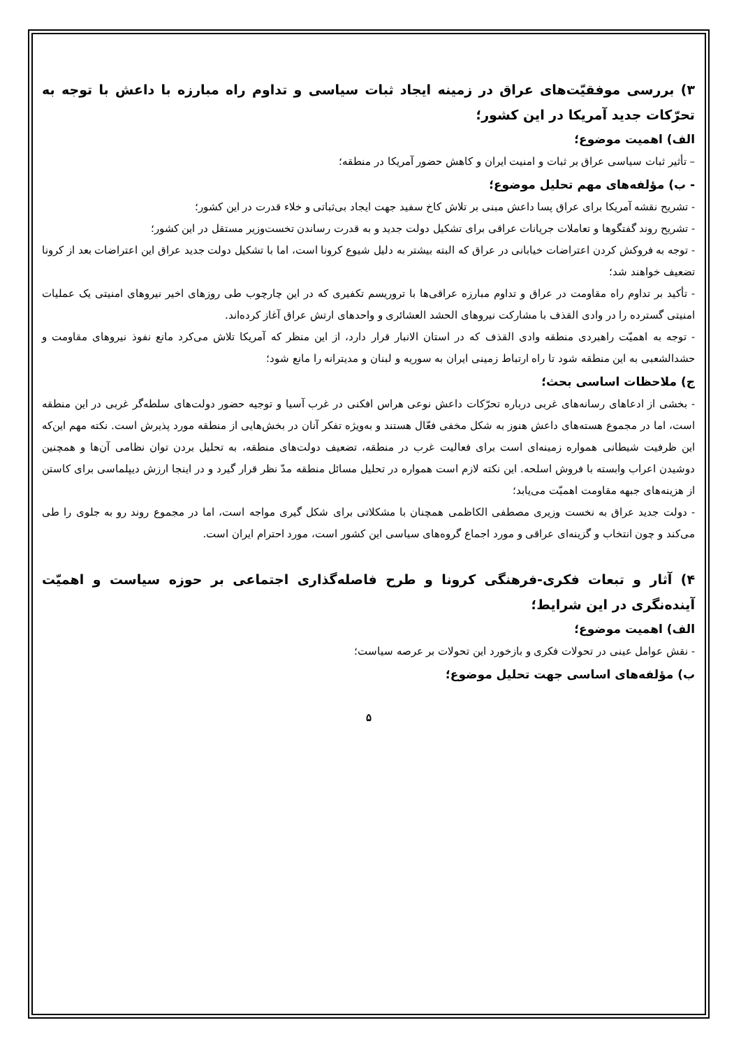۳) بررسی موفقیّت‌های عراق در زمینه ایجاد ثبات سیاسی و تداوم راه مبارزه با داعش با توجه به تحرّکات جدید آمریکا در این کشور؛
الف) اهمیت موضوع؛
– تأثیر ثبات سیاسی عراق بر ثبات و امنیت ایران و کاهش حضور آمریکا در منطقه؛
- ب) مؤلفه‌های مهم تحلیل موضوع؛
- تشریح نقشه آمریکا برای عراق پسا داعش مبنی بر تلاش کاخ سفید جهت ایجاد بی‌ثباتی و خلاء قدرت در این کشور؛
- تشریح روند گفتگوها و تعاملات جریانات عراقی برای تشکیل دولت جدید و به قدرت رساندن تخست‌وزیر مستقل در این کشور؛
- توجه به فروکش کردن اعتراضات خیابانی در عراق که البته بیشتر به دلیل شیوع کرونا است، اما با تشکیل دولت جدید عراق این اعتراضات بعد از کرونا تضعیف خواهند شد؛
- تأکید بر تداوم راه مقاومت در عراق و تداوم مبارزه عراقی‌ها با تروریسم تکفیری که در این چارچوب طی روزهای اخیر نیروهای امنیتی یک عملیات امنیتی گسترده را در وادی القذف با مشارکت نیروهای الحشد العشائری و واحدهای ارتش عراق آغاز کرده‌اند.
- توجه به اهمیّت راهبردی منطقه وادی القذف که در استان الانبار قرار دارد، از این منظر که آمریکا تلاش می‌کرد مانع نفوذ نیروهای مقاومت و حشدالشعبی به این منطقه شود تا راه ارتباط زمینی ایران به سوریه و لبنان و مدیترانه را مانع شود؛
ج) ملاحظات اساسی بحث؛
- بخشی از ادعاهای رسانه‌های غربی درباره تحرّکات داعش نوعی هراس افکنی در غرب آسیا و توجیه حضور دولت‌های سلطه‌گر غربی در این منطقه است، اما در مجموع هسته‌های داعش هنوز به شکل مخفی فعّال هستند و به‌ویژه تفکر آنان در بخش‌هایی از منطقه مورد پذیرش است. نکته مهم این‌که این ظرفیت شیطانی همواره زمینه‌ای است برای فعالیت غرب در منطقه، تضعیف دولت‌های منطقه، به تحلیل بردن توان نظامی آن‌ها و همچنین دوشیدن اعراب وابسته با فروش اسلحه. این نکته لازم است همواره در تحلیل مسائل منطقه مدّ نظر قرار گیرد و در اینجا ارزش دیپلماسی برای کاستن از هزینه‌های جبهه مقاومت اهمیّت می‌یابد؛
- دولت جدید عراق به نخست وزیری مصطفی الکاظمی همچنان با مشکلاتی برای شکل گیری مواجه است، اما در مجموع روند رو به جلوی را طی می‌کند و چون انتخاب و گزینه‌ای عراقی و مورد اجماع گروه‌های سیاسی این کشور است، مورد احترام ایران است.
۴) آثار و تبعات فکری-فرهنگی کرونا و طرح فاصله‌گذاری اجتماعی بر حوزه سیاست و اهمیّت آینده‌نگری در این شرایط؛
الف) اهمیت موضوع؛
- نقش عوامل عینی در تحولات فکری و بازخورد این تحولات بر عرصه سیاست؛
ب) مؤلفه‌های اساسی جهت تحلیل موضوع؛
۵